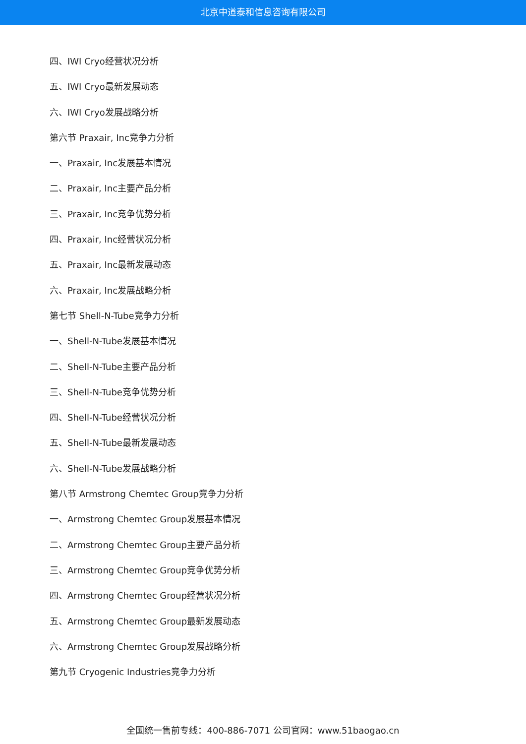北京中道泰和信息咨询有限公司
四、IWI Cryo经营状况分析
五、IWI Cryo最新发展动态
六、IWI Cryo发展战略分析
第六节 Praxair, Inc竞争力分析
一、Praxair, Inc发展基本情况
二、Praxair, Inc主要产品分析
三、Praxair, Inc竞争优势分析
四、Praxair, Inc经营状况分析
五、Praxair, Inc最新发展动态
六、Praxair, Inc发展战略分析
第七节 Shell-N-Tube竞争力分析
一、Shell-N-Tube发展基本情况
二、Shell-N-Tube主要产品分析
三、Shell-N-Tube竞争优势分析
四、Shell-N-Tube经营状况分析
五、Shell-N-Tube最新发展动态
六、Shell-N-Tube发展战略分析
第八节 Armstrong Chemtec Group竞争力分析
一、Armstrong Chemtec Group发展基本情况
二、Armstrong Chemtec Group主要产品分析
三、Armstrong Chemtec Group竞争优势分析
四、Armstrong Chemtec Group经营状况分析
五、Armstrong Chemtec Group最新发展动态
六、Armstrong Chemtec Group发展战略分析
第九节 Cryogenic Industries竞争力分析
全国统一售前专线：400-886-7071 公司官网：www.51baogao.cn